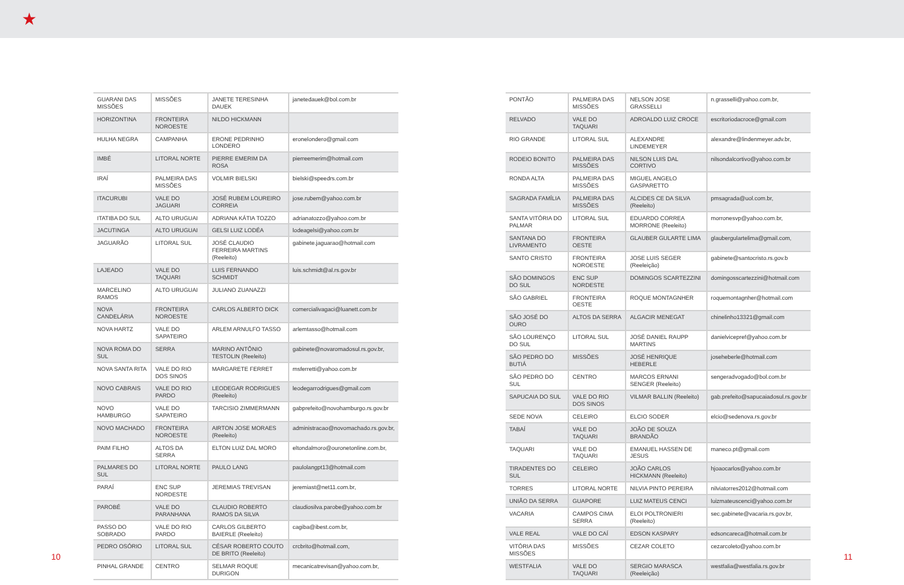★
| GUARANI DAS MISSÕES | MISSÕES | JANETE TERESINHA DAUEK | janetedauek@bol.com.br |
| HORIZONTINA | FRONTEIRA NOROESTE | NILDO HICKMANN | |
| HULHA NEGRA | CAMPANHA | ERONE PEDRINHO LONDERO | eronelondero@gmail.com |
| IMBÉ | LITORAL NORTE | PIERRE EMERIM DA ROSA | pierreemerim@hotmail.com |
| IRAÍ | PALMEIRA DAS MISSÕES | VOLMIR BIELSKI | bielski@speedrs.com.br |
| ITACURUBI | VALE DO JAGUARI | JOSÉ RUBEM LOUREIRO CORREIA | jose.rubem@yahoo.com.br |
| ITATIBA DO SUL | ALTO URUGUAI | ADRIANA KÁTIA TOZZO | adrianatozzo@yahoo.com.br |
| JACUTINGA | ALTO URUGUAI | GELSI LUIZ LODÉA | lodeagelsi@yahoo.com.br |
| JAGUARÃO | LITORAL SUL | JOSÉ CLAUDIO FERREIRA MARTINS (Reeleito) | gabinete.jaguarao@hotmail.com |
| LAJEADO | VALE DO TAQUARI | LUIS FERNANDO SCHMIDT | luis.schmidt@al.rs.gov.br |
| MARCELINO RAMOS | ALTO URUGUAI | JULIANO ZUANAZZI | |
| NOVA CANDELÁRIA | FRONTEIRA NOROESTE | CARLOS ALBERTO DICK | comercialivagaci@luanett.com.br |
| NOVA HARTZ | VALE DO SAPATEIRO | ARLEM ARNULFO TASSO | arlemtasso@hotmail.com |
| NOVA ROMA DO SUL | SERRA | MARINO ANTÔNIO TESTOLIN (Reeleito) | gabinete@novaromadosul.rs.gov.br, |
| NOVA SANTA RITA | VALE DO RIO DOS SINOS | MARGARETE FERRET | msferretti@yahoo.com.br |
| NOVO CABRAIS | VALE DO RIO PARDO | LEODEGAR RODRIGUES (Reeleito) | leodegarrodrigues@gmail.com |
| NOVO HAMBURGO | VALE DO SAPATEIRO | TARCISIO ZIMMERMANN | gabprefeito@novohamburgo.rs.gov.br |
| NOVO MACHADO | FRONTEIRA NOROESTE | AIRTON JOSE MORAES (Reeleito) | administracao@novomachado.rs.gov.br, |
| PAIM FILHO | ALTOS DA SERRA | ELTON LUIZ DAL MORO | eltondalmoro@ouronetonline.com.br, |
| PALMARES DO SUL | LITORAL NORTE | PAULO LANG | paulolangpt13@hotmail.com |
| PARAÍ | ENC SUP NORDESTE | JEREMIAS TREVISAN | jeremiast@net11.com.br, |
| PAROBÉ | VALE DO PARANHANA | CLAUDIO ROBERTO RAMOS DA SILVA | claudiosilva.parobe@yahoo.com.br |
| PASSO DO SOBRADO | VALE DO RIO PARDO | CARLOS GILBERTO BAIERLE (Reeleito) | cagiba@ibest.com.br, |
| PEDRO OSÓRIO | LITORAL SUL | CÉSAR ROBERTO COUTO DE BRITO (Reeleito) | crcbrito@hotmail.com, |
| PINHAL GRANDE | CENTRO | SELMAR ROQUE DURIGON | mecanicatrevisan@yahoo.com.br, |
| PONTÃO | PALMEIRA DAS MISSÕES | NELSON JOSE GRASSELLI | n.grasselli@yahoo.com.br, |
| RELVADO | VALE DO TAQUARI | ADROALDO LUIZ CROCE | escritoriodacroce@gmail.com |
| RIO GRANDE | LITORAL SUL | ALEXANDRE LINDEMEYER | alexandre@lindenmeyer.adv.br, |
| RODEIO BONITO | PALMEIRA DAS MISSÕES | NILSON LUIS DAL CORTIVO | nilsondalcortivo@yahoo.com.br |
| RONDA ALTA | PALMEIRA DAS MISSÕES | MIGUEL ANGELO GASPARETTO | |
| SAGRADA FAMÍLIA | PALMEIRA DAS MISSÕES | ALCIDES CE DA SILVA (Reeleito) | pmsagrada@uol.com.br, |
| SANTA VITÓRIA DO PALMAR | LITORAL SUL | EDUARDO CORREA MORRONE (Reeleito) | morronesvp@yahoo.com.br, |
| SANTANA DO LIVRAMENTO | FRONTEIRA OESTE | GLAUBER GULARTE LIMA | glaubergulartelima@gmail.com, |
| SANTO CRISTO | FRONTEIRA NOROESTE | JOSE LUIS SEGER (Reeleição) | gabinete@santocristo.rs.gov.b |
| SÃO DOMINGOS DO SUL | ENC SUP NORDESTE | DOMINGOS SCARTEZZINI | domingosscartezzini@hotmail.com |
| SÃO GABRIEL | FRONTEIRA OESTE | ROQUE MONTAGNHER | roquemontagnher@hotmail.com |
| SÃO JOSÉ DO OURO | ALTOS DA SERRA | ALGACIR MENEGAT | chinelinho13321@gmail.com |
| SÃO LOURENÇO DO SUL | LITORAL SUL | JOSÉ DANIEL RAUPP MARTINS | danielvicepref@yahoo.com.br |
| SÃO PEDRO DO BUTIÁ | MISSÕES | JOSÉ HENRIQUE HEBERLE | joseheberle@hotmail.com |
| SÃO PEDRO DO SUL | CENTRO | MARCOS ERNANI SENGER (Reeleito) | sengeradvogado@bol.com.br |
| SAPUCAIA DO SUL | VALE DO RIO DOS SINOS | VILMAR BALLIN (Reeleito) | gab.prefeito@sapucaiadosul.rs.gov.br |
| SEDE NOVA | CELEIRO | ELCIO SODER | elcio@sedenova.rs.gov.br |
| TABAÍ | VALE DO TAQUARI | JOÃO DE SOUZA BRANDÃO | |
| TAQUARI | VALE DO TAQUARI | EMANUEL HASSEN DE JESUS | maneco.pt@gmail.com |
| TIRADENTES DO SUL | CELEIRO | JOÃO CARLOS HICKMANN (Reeleito) | hjoaocarlos@yahoo.com.br |
| TORRES | LITORAL NORTE | NILVIA PINTO PEREIRA | nilviatorres2012@hotmail.com |
| UNIÃO DA SERRA | GUAPORE | LUIZ MATEUS CENCI | luizmateuscenci@yahoo.com.br |
| VACARIA | CAMPOS CIMA SERRA | ELOI POLTRONIERI (Reeleito) | sec.gabinete@vacaria.rs.gov.br, |
| VALE REAL | VALE DO CAÍ | EDSON KASPARY | edsoncareca@hotmail.com.br |
| VITÓRIA DAS MISSÕES | MISSÕES | CEZAR COLETO | cezarcoleto@yahoo.com.br |
| WESTFALIA | VALE DO TAQUARI | SERGIO MARASCA (Reeleição) | westfalia@westfalia.rs.gov.br |
10 11